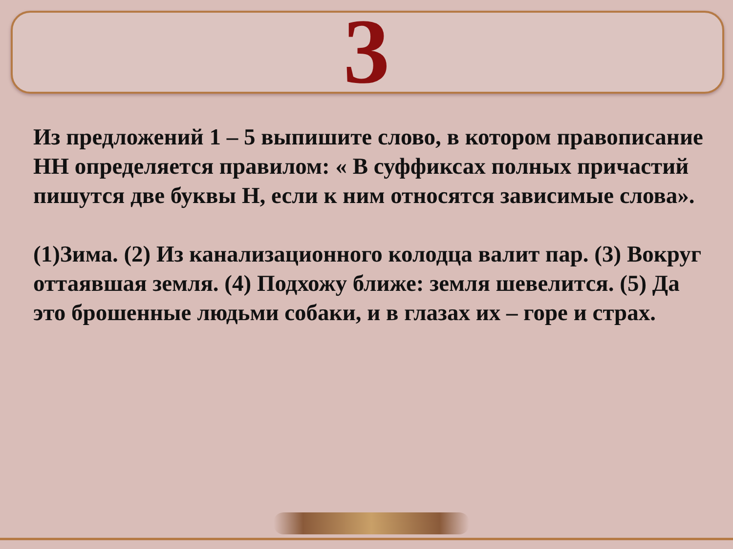3
Из предложений 1 – 5 выпишите слово, в котором правописание НН определяется правилом: « В суффиксах полных причастий пишутся две буквы Н, если к ним относятся зависимые слова».
(1)Зима. (2) Из канализационного колодца валит пар. (3) Вокруг оттаявшая земля. (4) Подхожу ближе: земля шевелится. (5) Да это брошенные людьми собаки, и в глазах их – горе и страх.